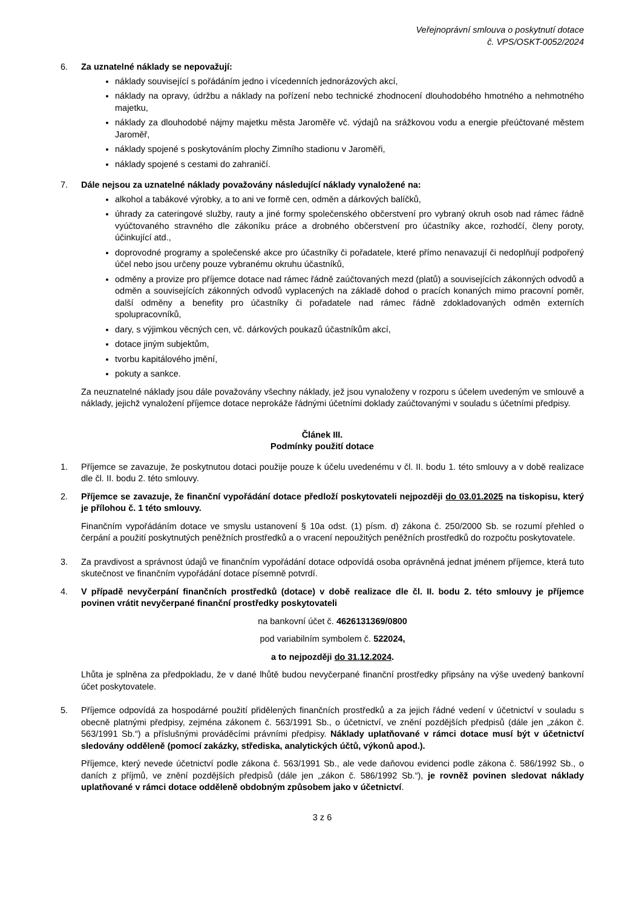Veřejnoprávní smlouva o poskytnutí dotace
č. VPS/OSKT-0052/2024
6. Za uznatelné náklady se nepovažují:
náklady související s pořádáním jedno i vícedenních jednorázových akcí,
náklady na opravy, údržbu a náklady na pořízení nebo technické zhodnocení dlouhodobého hmotného a nehmotného majetku,
náklady za dlouhodobé nájmy majetku města Jaroměře vč. výdajů na srážkovou vodu a energie přeúčtované městem Jaroměř,
náklady spojené s poskytováním plochy Zimního stadionu v Jaroměři,
náklady spojené s cestami do zahraničí.
7. Dále nejsou za uznatelné náklady považovány následující náklady vynaložené na:
alkohol a tabákové výrobky, a to ani ve formě cen, odměn a dárkových balíčků,
úhrady za cateringové služby, rauty a jiné formy společenského občerstvení pro vybraný okruh osob nad rámec řádně vyúčtovaného stravného dle zákoníku práce a drobného občerstvení pro účastníky akce, rozhodčí, členy poroty, účinkující atd.,
doprovodné programy a společenské akce pro účastníky či pořadatele, které přímo nenavazují či nedoplňují podpořený účel nebo jsou určeny pouze vybranému okruhu účastníků,
odměny a provize pro příjemce dotace nad rámec řádně zaúčtovaných mezd (platů) a souvisejících zákonných odvodů a odměn a souvisejících zákonných odvodů vyplacených na základě dohod o pracích konaných mimo pracovní poměr, další odměny a benefity pro účastníky či pořadatele nad rámec řádně zdokladovaných odměn externích spolupracovníků,
dary, s výjimkou věcných cen, vč. dárkových poukazů účastníkům akcí,
dotace jiným subjektům,
tvorbu kapitálového jmění,
pokuty a sankce.
Za neuznatelné náklady jsou dále považovány všechny náklady, jež jsou vynaloženy v rozporu s účelem uvedeným ve smlouvě a náklady, jejichž vynaložení příjemce dotace neprokáže řádnými účetními doklady zaúčtovanými v souladu s účetními předpisy.
Článek III.
Podmínky použití dotace
1. Příjemce se zavazuje, že poskytnutou dotaci použije pouze k účelu uvedenému v čl. II. bodu 1. této smlouvy a v době realizace dle čl. II. bodu 2. této smlouvy.
2. Příjemce se zavazuje, že finanční vypořádání dotace předloží poskytovateli nejpozději do 03.01.2025 na tiskopisu, který je přílohou č. 1 této smlouvy.
Finančním vypořádáním dotace ve smyslu ustanovení § 10a odst. (1) písm. d) zákona č. 250/2000 Sb. se rozumí přehled o čerpání a použití poskytnutých peněžních prostředků a o vracení nepoužitých peněžních prostředků do rozpočtu poskytovatele.
3. Za pravdivost a správnost údajů ve finančním vypořádání dotace odpovídá osoba oprávněná jednat jménem příjemce, která tuto skutečnost ve finančním vypořádání dotace písemně potvrdí.
4. V případě nevyčerpání finančních prostředků (dotace) v době realizace dle čl. II. bodu 2. této smlouvy je příjemce povinen vrátit nevyčerpané finanční prostředky poskytovateli
na bankovní účet č. 4626131369/0800
pod variabilním symbolem č. 522024,
a to nejpozději do 31.12.2024.
Lhůta je splněna za předpokladu, že v dané lhůtě budou nevyčerpané finanční prostředky připsány na výše uvedený bankovní účet poskytovatele.
5. Příjemce odpovídá za hospodárné použití přidělených finančních prostředků a za jejich řádné vedení v účetnictví v souladu s obecně platnými předpisy, zejména zákonem č. 563/1991 Sb., o účetnictví, ve znění pozdějších předpisů (dále jen „zákon č. 563/1991 Sb.“) a příslušnými prováděcími právními předpisy. Náklady uplatňované v rámci dotace musí být v účetnictví sledovány odděleně (pomocí zakázky, střediska, analytických účtů, výkonů apod.).
Příjemce, který nevede účetnictví podle zákona č. 563/1991 Sb., ale vede daňovou evidenci podle zákona č. 586/1992 Sb., o daních z příjmů, ve znění pozdějších předpisů (dále jen „zákon č. 586/1992 Sb.“), je rovněž povinen sledovat náklady uplatňované v rámci dotace odděleně obdobným způsobem jako v účetnictví.
3 z 6